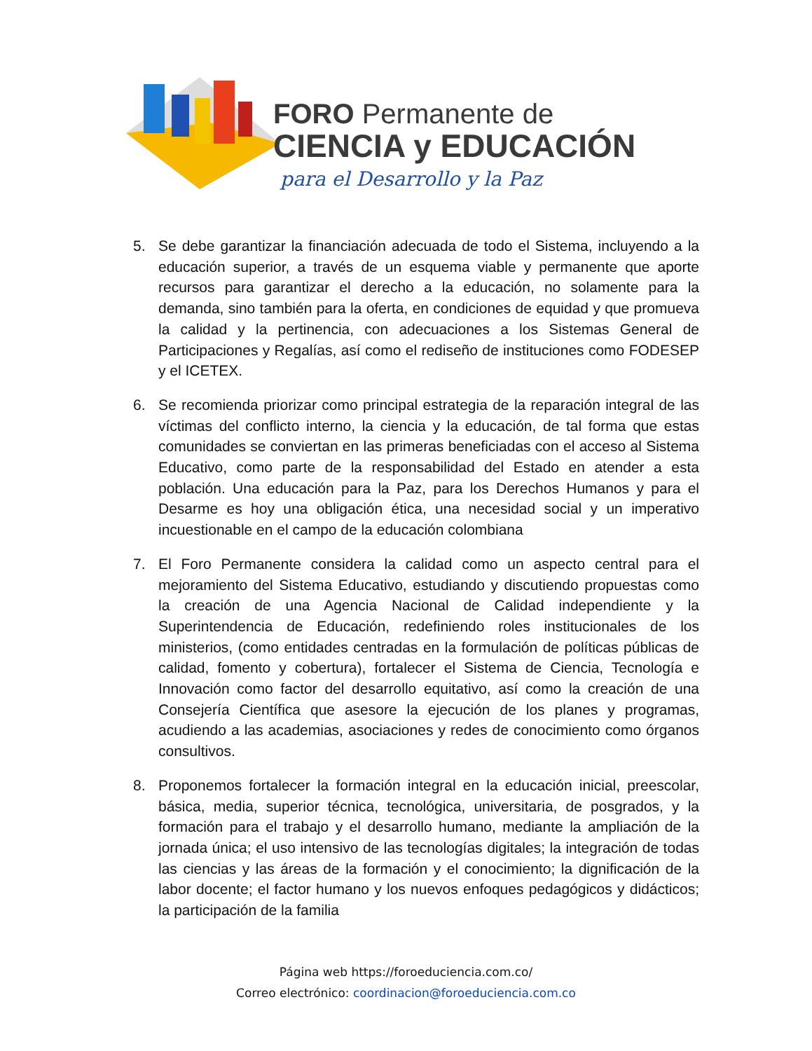FORO Permanente de
CIENCIA y EDUCACIÓN
para el Desarrollo y la Paz
5. Se debe garantizar la financiación adecuada de todo el Sistema, incluyendo a la educación superior, a través de un esquema viable y permanente que aporte recursos para garantizar el derecho a la educación, no solamente para la demanda, sino también para la oferta, en condiciones de equidad y que promueva la calidad y la pertinencia, con adecuaciones a los Sistemas General de Participaciones y Regalías, así como el rediseño de instituciones como FODESEP y el ICETEX.
6. Se recomienda priorizar como principal estrategia de la reparación integral de las víctimas del conflicto interno, la ciencia y la educación, de tal forma que estas comunidades se conviertan en las primeras beneficiadas con el acceso al Sistema Educativo, como parte de la responsabilidad del Estado en atender a esta población. Una educación para la Paz, para los Derechos Humanos y para el Desarme es hoy una obligación ética, una necesidad social y un imperativo incuestionable en el campo de la educación colombiana
7. El Foro Permanente considera la calidad como un aspecto central para el mejoramiento del Sistema Educativo, estudiando y discutiendo propuestas como la creación de una Agencia Nacional de Calidad independiente y la Superintendencia de Educación, redefiniendo roles institucionales de los ministerios, (como entidades centradas en la formulación de políticas públicas de calidad, fomento y cobertura), fortalecer el Sistema de Ciencia, Tecnología e Innovación como factor del desarrollo equitativo, así como la creación de una Consejería Científica que asesore la ejecución de los planes y programas, acudiendo a las academias, asociaciones y redes de conocimiento como órganos consultivos.
8. Proponemos fortalecer la formación integral en la educación inicial, preescolar, básica, media, superior técnica, tecnológica, universitaria, de posgrados, y la formación para el trabajo y el desarrollo humano, mediante la ampliación de la jornada única; el uso intensivo de las tecnologías digitales; la integración de todas las ciencias y las áreas de la formación y el conocimiento; la dignificación de la labor docente; el factor humano y los nuevos enfoques pedagógicos y didácticos; la participación de la familia
Página web https://foroeduciencia.com.co/
Correo electrónico: coordinacion@foroeduciencia.com.co